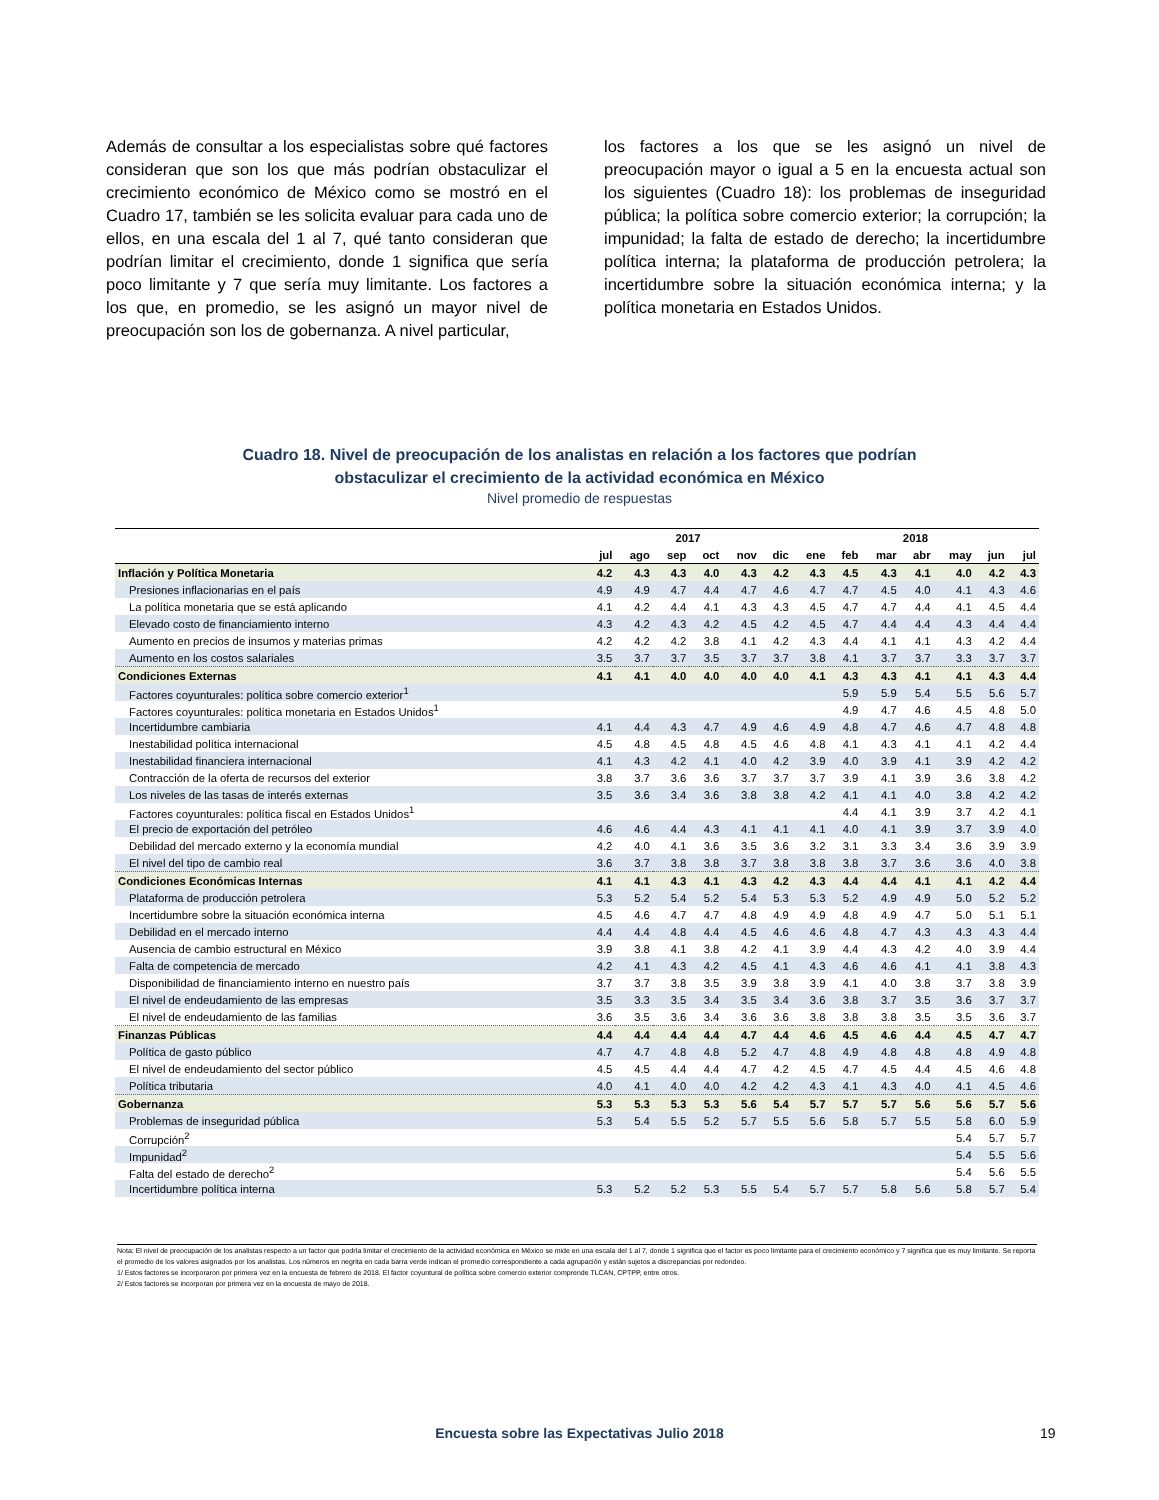Además de consultar a los especialistas sobre qué factores consideran que son los que más podrían obstaculizar el crecimiento económico de México como se mostró en el Cuadro 17, también se les solicita evaluar para cada uno de ellos, en una escala del 1 al 7, qué tanto consideran que podrían limitar el crecimiento, donde 1 significa que sería poco limitante y 7 que sería muy limitante. Los factores a los que, en promedio, se les asignó un mayor nivel de preocupación son los de gobernanza. A nivel particular,
los factores a los que se les asignó un nivel de preocupación mayor o igual a 5 en la encuesta actual son los siguientes (Cuadro 18): los problemas de inseguridad pública; la política sobre comercio exterior; la corrupción; la impunidad; la falta de estado de derecho; la incertidumbre política interna; la plataforma de producción petrolera; la incertidumbre sobre la situación económica interna; y la política monetaria en Estados Unidos.
Cuadro 18. Nivel de preocupación de los analistas en relación a los factores que podrían
obstaculizar el crecimiento de la actividad económica en México
Nivel promedio de respuestas
| | 2017 | | | | | | 2018 | | | | | | |
| --- | --- | --- | --- | --- | --- | --- | --- | --- | --- | --- | --- | --- | --- |
| | jul | ago | sep | oct | nov | dic | ene | feb | mar | abr | may | jun | jul |
| Inflación y Política Monetaria | 4.2 | 4.3 | 4.3 | 4.0 | 4.3 | 4.2 | 4.3 | 4.5 | 4.3 | 4.1 | 4.0 | 4.2 | 4.3 |
| Presiones inflacionarias en el país | 4.9 | 4.9 | 4.7 | 4.4 | 4.7 | 4.6 | 4.7 | 4.7 | 4.5 | 4.0 | 4.1 | 4.3 | 4.6 |
| La política monetaria que se está aplicando | 4.1 | 4.2 | 4.4 | 4.1 | 4.3 | 4.3 | 4.5 | 4.7 | 4.7 | 4.4 | 4.1 | 4.5 | 4.4 |
| Elevado costo de financiamiento interno | 4.3 | 4.2 | 4.3 | 4.2 | 4.5 | 4.2 | 4.5 | 4.7 | 4.4 | 4.4 | 4.3 | 4.4 | 4.4 |
| Aumento en precios de insumos y materias primas | 4.2 | 4.2 | 4.2 | 3.8 | 4.1 | 4.2 | 4.3 | 4.4 | 4.1 | 4.1 | 4.3 | 4.2 | 4.4 |
| Aumento en los costos salariales | 3.5 | 3.7 | 3.7 | 3.5 | 3.7 | 3.7 | 3.8 | 4.1 | 3.7 | 3.7 | 3.3 | 3.7 | 3.7 |
| Condiciones Externas | 4.1 | 4.1 | 4.0 | 4.0 | 4.0 | 4.0 | 4.1 | 4.3 | 4.3 | 4.1 | 4.1 | 4.3 | 4.4 |
| Factores coyunturales: política sobre comercio exterior<sup>1</sup> | | | | | | | | 5.9 | 5.9 | 5.4 | 5.5 | 5.6 | 5.7 |
| Factores coyunturales: política monetaria en Estados Unidos<sup>1</sup> | | | | | | | | 4.9 | 4.7 | 4.6 | 4.5 | 4.8 | 5.0 |
| Incertidumbre cambiaria | 4.1 | 4.4 | 4.3 | 4.7 | 4.9 | 4.6 | 4.9 | 4.8 | 4.7 | 4.6 | 4.7 | 4.8 | 4.8 |
| Inestabilidad política internacional | 4.5 | 4.8 | 4.5 | 4.8 | 4.5 | 4.6 | 4.8 | 4.1 | 4.3 | 4.1 | 4.1 | 4.2 | 4.4 |
| Inestabilidad financiera internacional | 4.1 | 4.3 | 4.2 | 4.1 | 4.0 | 4.2 | 3.9 | 4.0 | 3.9 | 4.1 | 3.9 | 4.2 | 4.2 |
| Contracción de la oferta de recursos del exterior | 3.8 | 3.7 | 3.6 | 3.6 | 3.7 | 3.7 | 3.7 | 3.9 | 4.1 | 3.9 | 3.6 | 3.8 | 4.2 |
| Los niveles de las tasas de interés externas | 3.5 | 3.6 | 3.4 | 3.6 | 3.8 | 3.8 | 4.2 | 4.1 | 4.1 | 4.0 | 3.8 | 4.2 | 4.2 |
| Factores coyunturales: política fiscal en Estados Unidos<sup>1</sup> | | | | | | | | 4.4 | 4.1 | 3.9 | 3.7 | 4.2 | 4.1 |
| El precio de exportación del petróleo | 4.6 | 4.6 | 4.4 | 4.3 | 4.1 | 4.1 | 4.1 | 4.0 | 4.1 | 3.9 | 3.7 | 3.9 | 4.0 |
| Debilidad del mercado externo y la economía mundial | 4.2 | 4.0 | 4.1 | 3.6 | 3.5 | 3.6 | 3.2 | 3.1 | 3.3 | 3.4 | 3.6 | 3.9 | 3.9 |
| El nivel del tipo de cambio real | 3.6 | 3.7 | 3.8 | 3.8 | 3.7 | 3.8 | 3.8 | 3.8 | 3.7 | 3.6 | 3.6 | 4.0 | 3.8 |
| Condiciones Económicas Internas | 4.1 | 4.1 | 4.3 | 4.1 | 4.3 | 4.2 | 4.3 | 4.4 | 4.4 | 4.1 | 4.1 | 4.2 | 4.4 |
| Plataforma de producción petrolera | 5.3 | 5.2 | 5.4 | 5.2 | 5.4 | 5.3 | 5.3 | 5.2 | 4.9 | 4.9 | 5.0 | 5.2 | 5.2 |
| Incertidumbre sobre la situación económica interna | 4.5 | 4.6 | 4.7 | 4.7 | 4.8 | 4.9 | 4.9 | 4.8 | 4.9 | 4.7 | 5.0 | 5.1 | 5.1 |
| Debilidad en el mercado interno | 4.4 | 4.4 | 4.8 | 4.4 | 4.5 | 4.6 | 4.6 | 4.8 | 4.7 | 4.3 | 4.3 | 4.3 | 4.4 |
| Ausencia de cambio estructural en México | 3.9 | 3.8 | 4.1 | 3.8 | 4.2 | 4.1 | 3.9 | 4.4 | 4.3 | 4.2 | 4.0 | 3.9 | 4.4 |
| Falta de competencia de mercado | 4.2 | 4.1 | 4.3 | 4.2 | 4.5 | 4.1 | 4.3 | 4.6 | 4.6 | 4.1 | 4.1 | 3.8 | 4.3 |
| Disponibilidad de financiamiento interno en nuestro país | 3.7 | 3.7 | 3.8 | 3.5 | 3.9 | 3.8 | 3.9 | 4.1 | 4.0 | 3.8 | 3.7 | 3.8 | 3.9 |
| El nivel de endeudamiento de las empresas | 3.5 | 3.3 | 3.5 | 3.4 | 3.5 | 3.4 | 3.6 | 3.8 | 3.7 | 3.5 | 3.6 | 3.7 | 3.7 |
| El nivel de endeudamiento de las familias | 3.6 | 3.5 | 3.6 | 3.4 | 3.6 | 3.6 | 3.8 | 3.8 | 3.8 | 3.5 | 3.5 | 3.6 | 3.7 |
| Finanzas Públicas | 4.4 | 4.4 | 4.4 | 4.4 | 4.7 | 4.4 | 4.6 | 4.5 | 4.6 | 4.4 | 4.5 | 4.7 | 4.7 |
| Política de gasto público | 4.7 | 4.7 | 4.8 | 4.8 | 5.2 | 4.7 | 4.8 | 4.9 | 4.8 | 4.8 | 4.8 | 4.9 | 4.8 |
| El nivel de endeudamiento del sector público | 4.5 | 4.5 | 4.4 | 4.4 | 4.7 | 4.2 | 4.5 | 4.7 | 4.5 | 4.4 | 4.5 | 4.6 | 4.8 |
| Política tributaria | 4.0 | 4.1 | 4.0 | 4.0 | 4.2 | 4.2 | 4.3 | 4.1 | 4.3 | 4.0 | 4.1 | 4.5 | 4.6 |
| Gobernanza | 5.3 | 5.3 | 5.3 | 5.3 | 5.6 | 5.4 | 5.7 | 5.7 | 5.7 | 5.6 | 5.6 | 5.7 | 5.6 |
| Problemas de inseguridad pública | 5.3 | 5.4 | 5.5 | 5.2 | 5.7 | 5.5 | 5.6 | 5.8 | 5.7 | 5.5 | 5.8 | 6.0 | 5.9 |
| Corrupción<sup>2</sup> | | | | | | | | | | | 5.4 | 5.7 | 5.7 |
| Impunidad<sup>2</sup> | | | | | | | | | | | 5.4 | 5.5 | 5.6 |
| Falta del estado de derecho<sup>2</sup> | | | | | | | | | | | 5.4 | 5.6 | 5.5 |
| Incertidumbre política interna | 5.3 | 5.2 | 5.2 | 5.3 | 5.5 | 5.4 | 5.7 | 5.7 | 5.8 | 5.6 | 5.8 | 5.7 | 5.4 |
Nota: El nivel de preocupación de los analistas respecto a un factor que podría limitar el crecimiento de la actividad económica en México se mide en una escala del 1 al 7, donde 1 significa que el factor es poco limitante para el crecimiento económico y 7 significa que es muy limitante. Se reporta el promedio de los valores asignados por los analistas. Los números en negrita en cada barra verde indican el promedio correspondiente a cada agrupación y están sujetos a discrepancias por redondeo.
1/ Estos factores se incorporaron por primera vez en la encuesta de febrero de 2018. El factor coyuntural de política sobre comercio exterior comprende TLCAN, CPTPP, entre otros.
2/ Estos factores se incorporan por primera vez en la encuesta de mayo de 2018.
Encuesta sobre las Expectativas Julio 2018 19